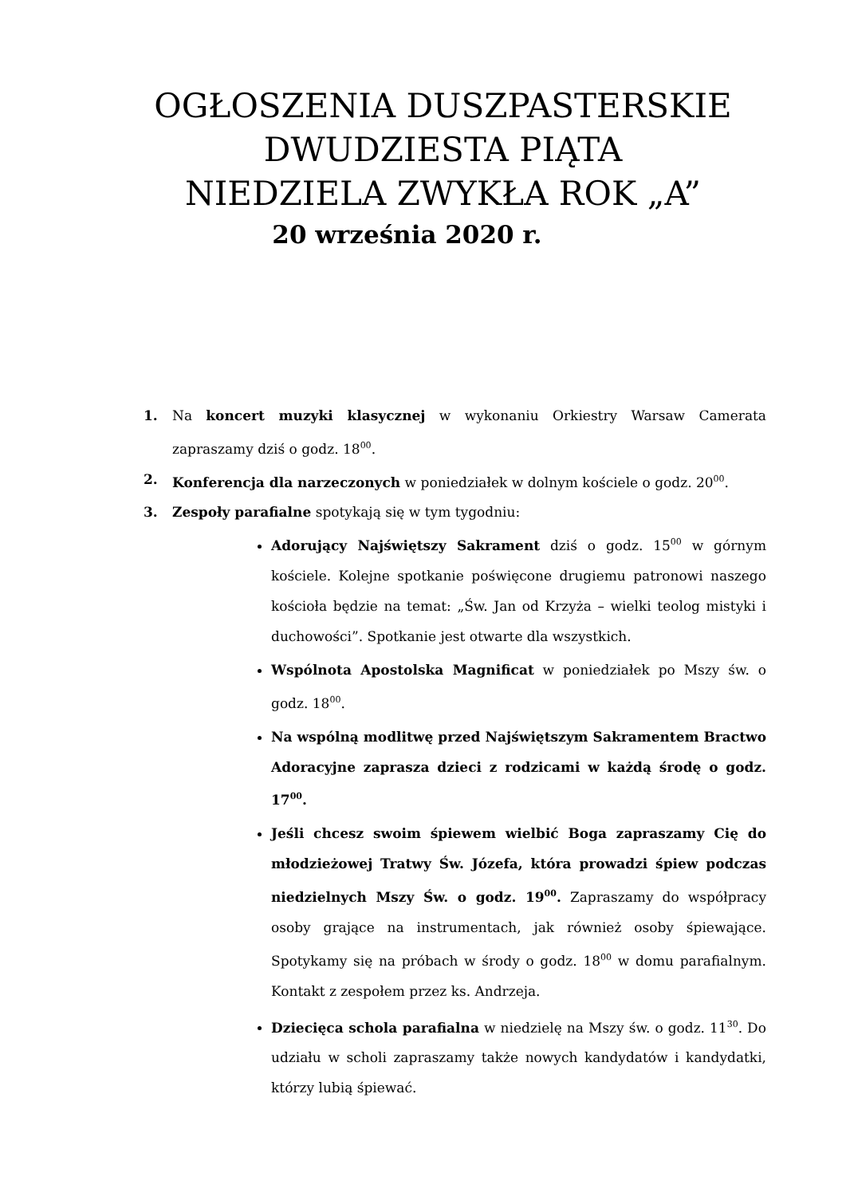OGŁOSZENIA DUSZPASTERSKIE
DWUDZIESTA PIĄTA
NIEDZIELA ZWYKŁA ROK „A”
20 września 2020 r.
1. Na koncert muzyki klasycznej w wykonaniu Orkiestry Warsaw Camerata zapraszamy dziś o godz. 18<sup>00</sup>.
2. Konferencja dla narzeczonych w poniedziałek w dolnym kościele o godz. 20<sup>00</sup>.
3. Zespoły parafialne spotykają się w tym tygodniu:
Adorujący Najświętszy Sakrament dziś o godz. 15<sup>00</sup> w górnym kościele. Kolejne spotkanie poświęcone drugiemu patronowi naszego kościoła będzie na temat: „Św. Jan od Krzyża – wielki teolog mistyki i duchowości”. Spotkanie jest otwarte dla wszystkich.
Wspólnota Apostolska Magnificat w poniedziałek po Mszy św. o godz. 18<sup>00</sup>.
Na wspólną modlitwę przed Najświętszym Sakramentem Bractwo Adoracyjne zaprasza dzieci z rodzicami w każdą środę o godz. 17<sup>00</sup>.
Jeśli chcesz swoim śpiewem wielbić Boga zapraszamy Cię do młodzieżowej Tratwy Św. Józefa, która prowadzi śpiew podczas niedzielnych Mszy Św. o godz. 19<sup>00</sup>. Zapraszamy do współpracy osoby grające na instrumentach, jak również osoby śpiewające. Spotykamy się na próbach w środy o godz. 18<sup>00</sup> w domu parafialnym. Kontakt z zespołem przez ks. Andrzeja.
Dziecięca schola parafialna w niedzielę na Mszy św. o godz. 11<sup>30</sup>. Do udziału w scholi zapraszamy także nowych kandydatów i kandydatki, którzy lubią śpiewać.